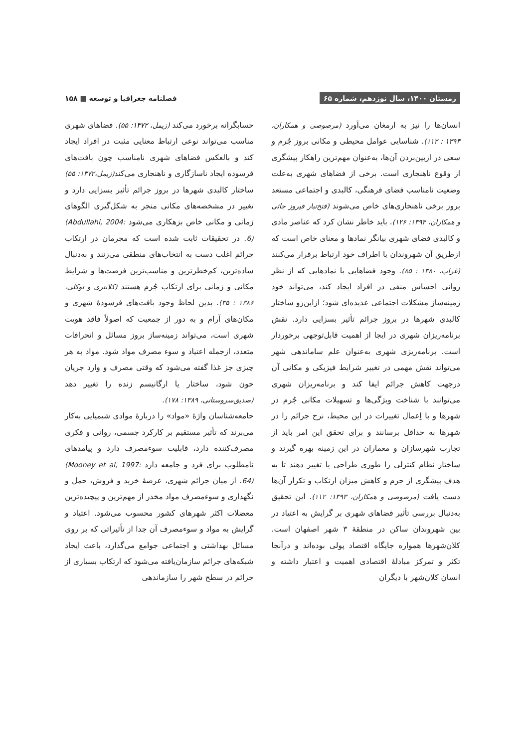زمستان ۱۴۰۰، سال نوزدهم، شماره ۶۵
فصلنامه جغرافیا و توسعه ▦ ۱۵۸
انسان‌ها را نیز به ارمغان می‌آورد (مرصوصی و همکاران، ۱۳۹۳ : ۱۱۲). شناسایی عوامل محیطی و مکانی بروز جُرم و سعی در ازبین‌بردن آن‌ها، به‌عنوان مهم‌ترین راهکار پیشگری از وقوع ناهنجاری است. برخی از فضاهای شهری به‌علت وضعیت نامناسب فضای فرهنگی، کالبدی و اجتماعی مستعد بروز برخی ناهنجاری‌های خاص می‌شوند (فتح‌تبار فیروز جائی و همکاران، ۱۳۹۴: ۱۲۶). باید خاطر نشان کرد که عناصر مادی و کالبدی فضای شهری بیانگر نمادها و معنای خاص است که ازطریق آن شهروندان با اطراف خود ارتباط برقرار می‌کنند (غراب، ۱۳۸۰ : ۸۵). وجود فضاهایی با نمادهایی که از نظر روانی احساس منفی در افراد ایجاد کند، می‌تواند خود زمینه‌ساز مشکلات اجتماعی عدیده‌ای شود؛ ازاین‌رو ساختار کالبدی شهرها در بروز جرائم تأثیر بسزایی دارد. نقش برنامه‌ریزان شهری در ایجا از اهمیت قابل‌توجهی برخوردار است. برنامه‌ریزی شهری به‌عنوان علم ساماندهی شهر می‌تواند نقش مهمی در تغییر شرایط فیزیکی و مکانی آن درجهت کاهش جرائم ایفا کند و برنامه‌ریزان شهری می‌توانند با شناخت ویژگی‌ها و تسهیلات مکانی جُرم در شهرها و با اِعمال تغییرات در این محیط، نرخ جرائم را در شهرها به حداقل برسانند و برای تحقق این امر باید از تجارب شهرسازان و معماران در این زمینه بهره گیرند و ساختار نظام کنترلی را طوری طراحی یا تغییر دهند تا به هدف پیشگری از جرم و کاهش میزان ارتکاب و تکرار آن‌ها دست یافت (مرصوصی و همکاران، ۱۳۹۳: ۱۱۲). این تحقیق به‌دنبال بررسی تأثیر فضاهای شهری بر گرایش به اعتیاد در بین شهروندان ساکن در منطقهٔ ۳ شهر اصفهان است. کلان‌شهرها همواره جایگاه اقتصاد پولی بوده‌اند و درآنجا تکثر و تمرکز مبادلهٔ اقتصادی اهمیت و اعتبار داشته و انسان کلان‌شهر با دیگران
حسابگرانه برخورد می‌کند (زیمل، ۱۳۷۲: ۵۵). فضاهای شهری مناسب می‌تواند نوعی ارتباط معنایی مثبت در افراد ایجاد کند و بالعکس فضاهای شهری نامناسب چون بافت‌های فرسوده ایجاد ناسازگاری و ناهنجاری می‌کند(زیمل،۱۳۷۲: ۵۵) ساختار کالبدی شهرها در بروز جرائم تأثیر بسزایی دارد و تغییر در مشخصه‌های مکانی منجر به شکل‌گیری الگوهای زمانی و مکانی خاص بزهکاری می‌شود (Abdullahi, 2004: 6). در تحقیقات ثابت شده است که مجرمان در ارتکاب جرائم اغلب دست به انتخاب‌های منطقی می‌زنند و به‌دنبال ساده‌ترین، کم‌خطرترین و مناسب‌ترین فرصت‌ها و شرایط مکانی و زمانی برای ارتکاب جُرم هستند (کلانتری و توکلی، ۱۳۸۶ : ۳۵). بدین لحاظ وجود بافت‌های فرسودهٔ شهری و مکان‌های آرام و به دور از جمعیت که اصولاً فاقد هویت شهری است، می‌تواند زمینه‌ساز بروز مسائل و انحرافات متعدد، ازجمله اعتیاد و سوء مصرف مواد شود. مواد به هر چیزی جز غذا گفته می‌شود که وقتی مصرف و وارد جریان خون شود، ساختار یا ارگانیسم زنده را تغییر دهد (صدیق‌سروستانی، ۱۳۸۹: ۱۷۸).
جامعه‌شناسان واژهٔ «مواد» را دربارهٔ موادی شیمیایی به‌کار می‌برند که تأثیر مستقیم بر کارکرد جسمی، روانی و فکری مصرف‌کننده دارد، قابلیت سوءمصرف دارد و پیامدهای نامطلوب برای فرد و جامعه دارد (Mooney et al, 1997: 64). از میان جرائم شهری، عرصهٔ خرید و فروش، حمل و نگهداری و سوءمصرف مواد مخدر از مهم‌ترین و پیچیده‌ترین معضلات اکثر شهرهای کشور محسوب می‌شود. اعتیاد و گرایش به مواد و سوءمصرف آن جدا از تأثیراتی که بر روی مسائل بهداشتی و اجتماعی جوامع می‌گذارد، باعث ایجاد شبکه‌های جرائم سازمان‌یافته می‌شود که ارتکاب بسیاری از جرائم در سطح شهر را سازماندهی